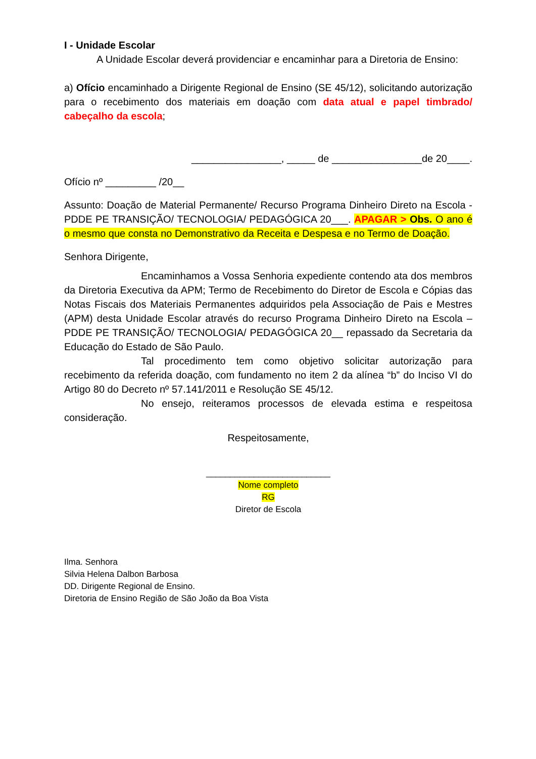I - Unidade Escolar
A Unidade Escolar deverá providenciar e encaminhar para a Diretoria de Ensino:
a) Ofício encaminhado a Dirigente Regional de Ensino (SE 45/12), solicitando autorização para o recebimento dos materiais em doação com data atual e papel timbrado/ cabeçalho da escola;
________________, _____ de ________________de 20____.
Ofício nº _________ /20__
Assunto: Doação de Material Permanente/ Recurso Programa Dinheiro Direto na Escola - PDDE PE TRANSIÇÃO/ TECNOLOGIA/ PEDAGÓGICA 20___. APAGAR > Obs. O ano é o mesmo que consta no Demonstrativo da Receita e Despesa e no Termo de Doação.
Senhora Dirigente,
Encaminhamos a Vossa Senhoria expediente contendo ata dos membros da Diretoria Executiva da APM; Termo de Recebimento do Diretor de Escola e Cópias das Notas Fiscais dos Materiais Permanentes adquiridos pela Associação de Pais e Mestres (APM) desta Unidade Escolar através do recurso Programa Dinheiro Direto na Escola – PDDE PE TRANSIÇÃO/ TECNOLOGIA/ PEDAGÓGICA 20__ repassado da Secretaria da Educação do Estado de São Paulo.
Tal procedimento tem como objetivo solicitar autorização para recebimento da referida doação, com fundamento no item 2 da alínea “b” do Inciso VI do Artigo 80 do Decreto nº 57.141/2011 e Resolução SE 45/12.
No ensejo, reiteramos processos de elevada estima e respeitosa consideração.
Respeitosamente,
__________________________
Nome completo
RG
Diretor de Escola
Ilma. Senhora
Silvia Helena Dalbon Barbosa
DD. Dirigente Regional de Ensino.
Diretoria de Ensino Região de São João da Boa Vista